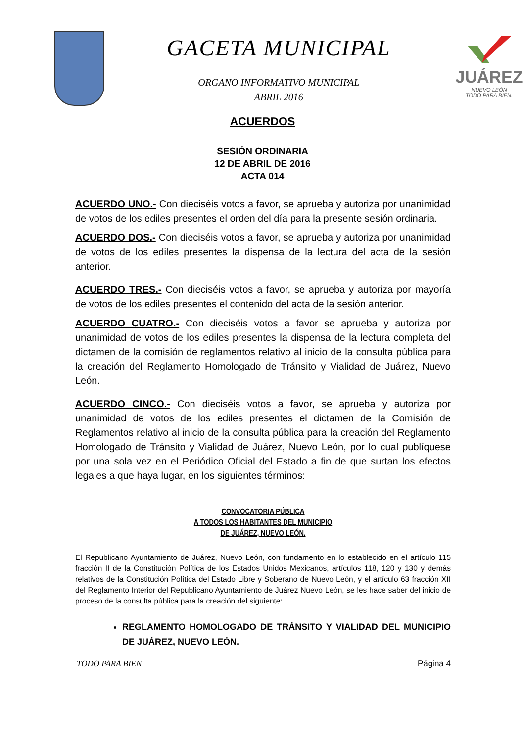GACETA MUNICIPAL
ORGANO INFORMATIVO MUNICIPAL
ABRIL 2016
JUÁREZ
NUEVO LEÓN
TODO PARA BIEN.
ACUERDOS
SESIÓN ORDINARIA
12 DE ABRIL DE 2016
ACTA 014
ACUERDO UNO.- Con dieciséis votos a favor, se aprueba y autoriza por unanimidad de votos de los ediles presentes el orden del día para la presente sesión ordinaria.
ACUERDO DOS.- Con dieciséis votos a favor, se aprueba y autoriza por unanimidad de votos de los ediles presentes la dispensa de la lectura del acta de la sesión anterior.
ACUERDO TRES.- Con dieciséis votos a favor, se aprueba y autoriza por mayoría de votos de los ediles presentes el contenido del acta de la sesión anterior.
ACUERDO CUATRO.- Con dieciséis votos a favor se aprueba y autoriza por unanimidad de votos de los ediles presentes la dispensa de la lectura completa del dictamen de la comisión de reglamentos relativo al inicio de la consulta pública para la creación del Reglamento Homologado de Tránsito y Vialidad de Juárez, Nuevo León.
ACUERDO CINCO.- Con dieciséis votos a favor, se aprueba y autoriza por unanimidad de votos de los ediles presentes el dictamen de la Comisión de Reglamentos relativo al inicio de la consulta pública para la creación del Reglamento Homologado de Tránsito y Vialidad de Juárez, Nuevo León, por lo cual publíquese por una sola vez en el Periódico Oficial del Estado a fin de que surtan los efectos legales a que haya lugar, en los siguientes términos:
CONVOCATORIA PÚBLICA
A TODOS LOS HABITANTES DEL MUNICIPIO
DE JUÁREZ, NUEVO LEÓN.
El Republicano Ayuntamiento de Juárez, Nuevo León, con fundamento en lo establecido en el artículo 115 fracción II de la Constitución Política de los Estados Unidos Mexicanos, artículos 118, 120 y 130 y demás relativos de la Constitución Política del Estado Libre y Soberano de Nuevo León, y el artículo 63 fracción XII del Reglamento Interior del Republicano Ayuntamiento de Juárez Nuevo León, se les hace saber del inicio de proceso de la consulta pública para la creación del siguiente:
REGLAMENTO HOMOLOGADO DE TRÁNSITO Y VIALIDAD DEL MUNICIPIO DE JUÁREZ, NUEVO LEÓN.
TODO PARA BIEN Página 4